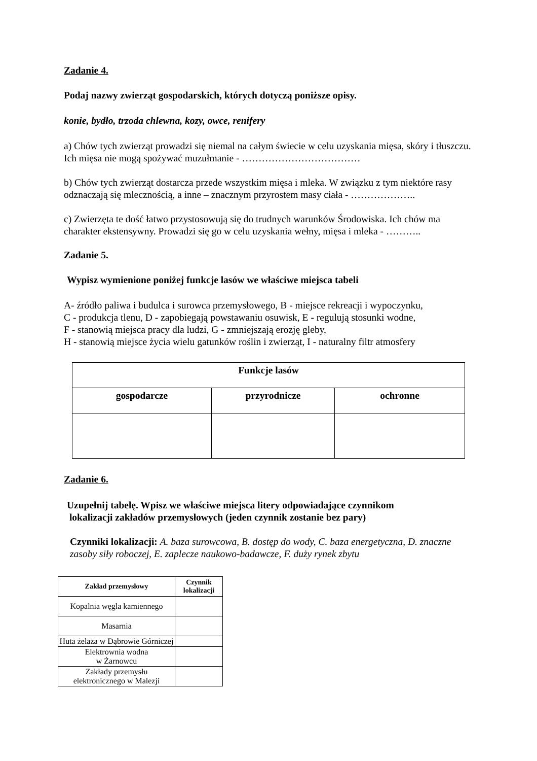Zadanie 4.
Podaj nazwy zwierząt gospodarskich, których dotyczą poniższe opisy.
konie, bydło, trzoda chlewna, kozy, owce, renifery
a) Chów tych zwierząt prowadzi się niemal na całym świecie w celu uzyskania mięsa, skóry i tłuszczu. Ich mięsa nie mogą spożywać muzułmanie - ………………………………
b) Chów tych zwierząt dostarcza przede wszystkim mięsa i mleka. W związku z tym niektóre rasy odznaczają się mlecznością, a inne – znacznym przyrostem masy ciała - ………………..
c) Zwierzęta te dość łatwo przystosowują się do trudnych warunków Środowiska. Ich chów ma charakter ekstensywny. Prowadzi się go w celu uzyskania wełny, mięsa i mleka - ………..
Zadanie 5.
Wypisz wymienione poniżej funkcje lasów we właściwe miejsca tabeli
A- źródło paliwa i budulca i surowca przemysłowego, B - miejsce rekreacji i wypoczynku,
C - produkcja tlenu, D - zapobiegają powstawaniu osuwisk, E - regulują stosunki wodne,
F - stanowią miejsca pracy dla ludzi, G - zmniejszają erozję gleby,
H - stanowią miejsce życia wielu gatunków roślin i zwierząt, I - naturalny filtr atmosfery
| Funkcje lasów | | |
| --- | --- | --- |
| gospodarcze | przyrodnicze | ochronne |
Zadanie 6.
Uzupełnij tabelę. Wpisz we właściwe miejsca litery odpowiadające czynnikom
lokalizacji zakładów przemysłowych (jeden czynnik zostanie bez pary)
Czynniki lokalizacji: A. baza surowcowa, B. dostęp do wody, C. baza energetyczna, D. znaczne zasoby siły roboczej, E. zaplecze naukowo-badawcze, F. duży rynek zbytu
| Zakład przemysłowy | Czynnik lokalizacji |
| --- | --- |
| Kopalnia węgla kamiennego | |
| Masarnia | |
| Huta żelaza w Dąbrowie Górniczej | |
| Elektrownia wodna w Żarnowcu | |
| Zakłady przemysłu elektronicznego w Malezji | |